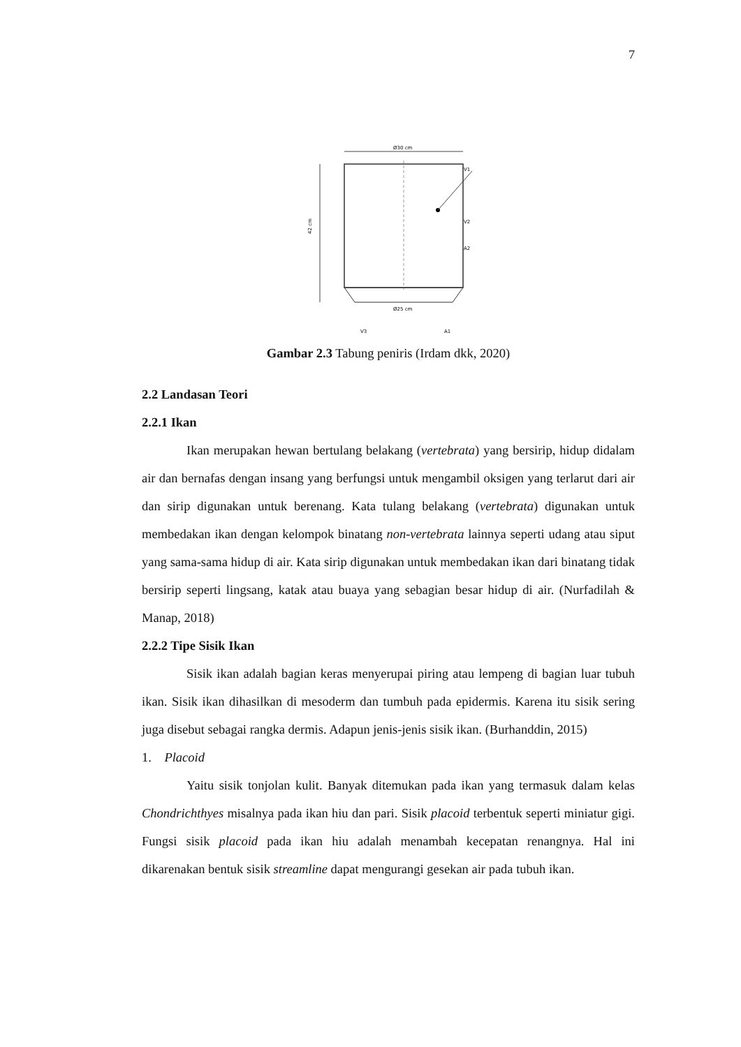7
Ø30 cm
42 cm
Ø25 cm
V1
V2
A2
V3
A1
Gambar 2.3 Tabung peniris (Irdam dkk, 2020)
2.2 Landasan Teori
2.2.1 Ikan
Ikan merupakan hewan bertulang belakang (vertebrata) yang bersirip, hidup didalam air dan bernafas dengan insang yang berfungsi untuk mengambil oksigen yang terlarut dari air dan sirip digunakan untuk berenang. Kata tulang belakang (vertebrata) digunakan untuk membedakan ikan dengan kelompok binatang non-vertebrata lainnya seperti udang atau siput yang sama-sama hidup di air. Kata sirip digunakan untuk membedakan ikan dari binatang tidak bersirip seperti lingsang, katak atau buaya yang sebagian besar hidup di air. (Nurfadilah & Manap, 2018)
2.2.2 Tipe Sisik Ikan
Sisik ikan adalah bagian keras menyerupai piring atau lempeng di bagian luar tubuh ikan. Sisik ikan dihasilkan di mesoderm dan tumbuh pada epidermis. Karena itu sisik sering juga disebut sebagai rangka dermis. Adapun jenis-jenis sisik ikan. (Burhanddin, 2015)
1. Placoid
Yaitu sisik tonjolan kulit. Banyak ditemukan pada ikan yang termasuk dalam kelas Chondrichthyes misalnya pada ikan hiu dan pari. Sisik placoid terbentuk seperti miniatur gigi. Fungsi sisik placoid pada ikan hiu adalah menambah kecepatan renangnya. Hal ini dikarenakan bentuk sisik streamline dapat mengurangi gesekan air pada tubuh ikan.